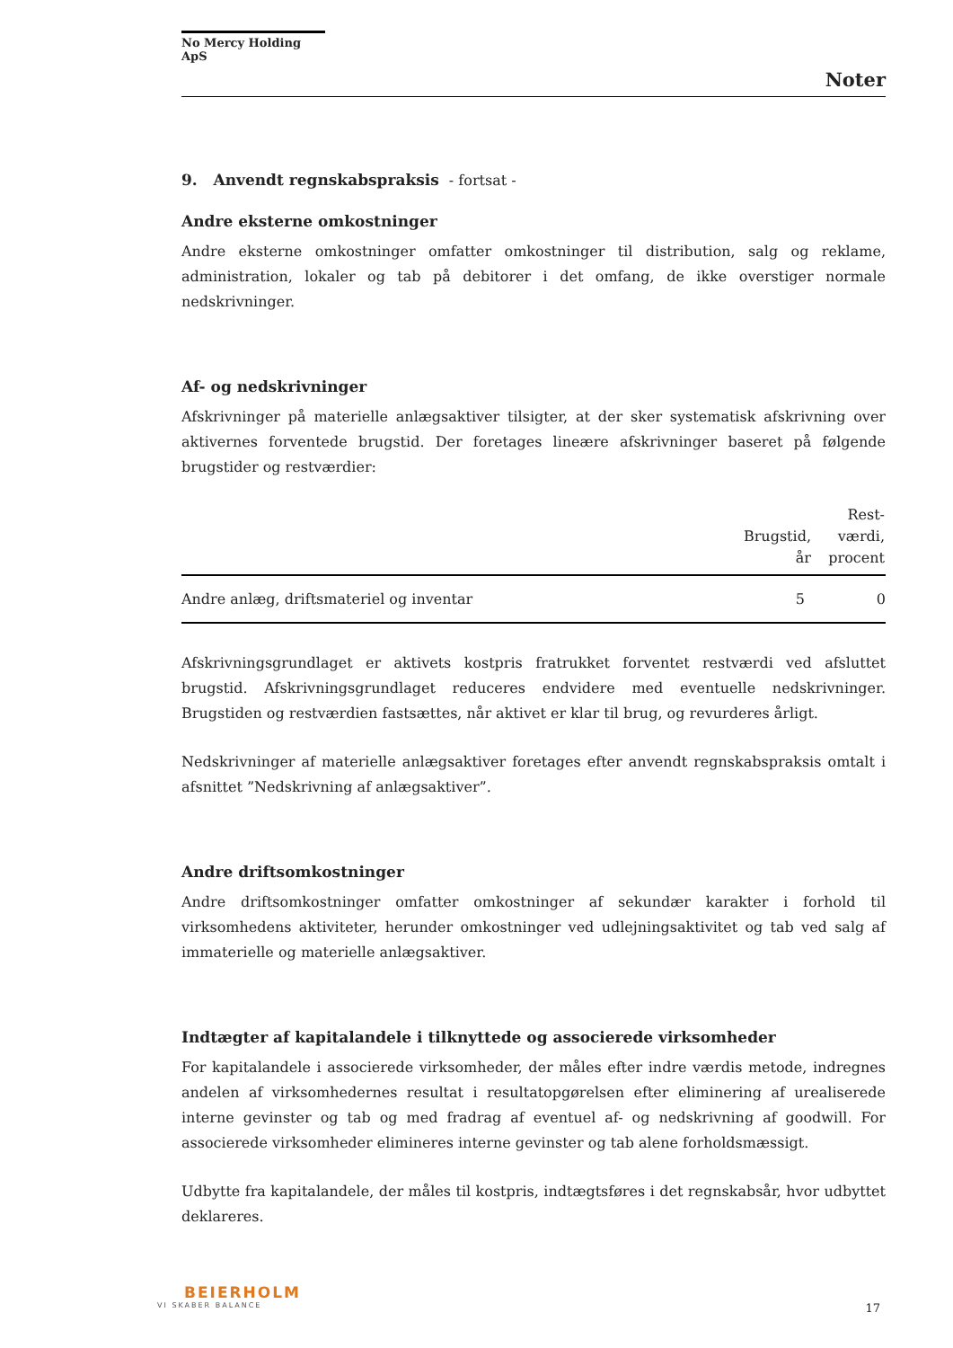No Mercy Holding ApS
Noter
9. Anvendt regnskabspraksis - fortsat -
Andre eksterne omkostninger
Andre eksterne omkostninger omfatter omkostninger til distribution, salg og reklame, administration, lokaler og tab på debitorer i det omfang, de ikke overstiger normale nedskrivninger.
Af- og nedskrivninger
Afskrivninger på materielle anlægsaktiver tilsigter, at der sker systematisk afskrivning over aktivernes forventede brugstid. Der foretages lineære afskrivninger baseret på følgende brugstider og restværdier:
| | Brugstid, år | Rest- værdi, procent |
| --- | --- | --- |
| Andre anlæg, driftsmateriel og inventar | 5 | 0 |
Afskrivningsgrundlaget er aktivets kostpris fratrukket forventet restværdi ved afsluttet brugstid. Afskrivningsgrundlaget reduceres endvidere med eventuelle nedskrivninger. Brugstiden og restværdien fastsættes, når aktivet er klar til brug, og revurderes årligt.
Nedskrivninger af materielle anlægsaktiver foretages efter anvendt regnskabspraksis omtalt i afsnittet ”Nedskrivning af anlægsaktiver”.
Andre driftsomkostninger
Andre driftsomkostninger omfatter omkostninger af sekundær karakter i forhold til virksomhedens aktiviteter, herunder omkostninger ved udlejningsaktivitet og tab ved salg af immaterielle og materielle anlægsaktiver.
Indtægter af kapitalandele i tilknyttede og associerede virksomheder
For kapitalandele i associerede virksomheder, der måles efter indre værdis metode, indregnes andelen af virksomhedernes resultat i resultatopgørelsen efter eliminering af urealiserede interne gevinster og tab og med fradrag af eventuel af- og nedskrivning af goodwill. For associerede virksomheder elimineres interne gevinster og tab alene forholdsmæssigt.
Udbytte fra kapitalandele, der måles til kostpris, indtægtsføres i det regnskabsår, hvor udbyttet deklareres.
BEIERHOLM
VI SKABER BALANCE
17